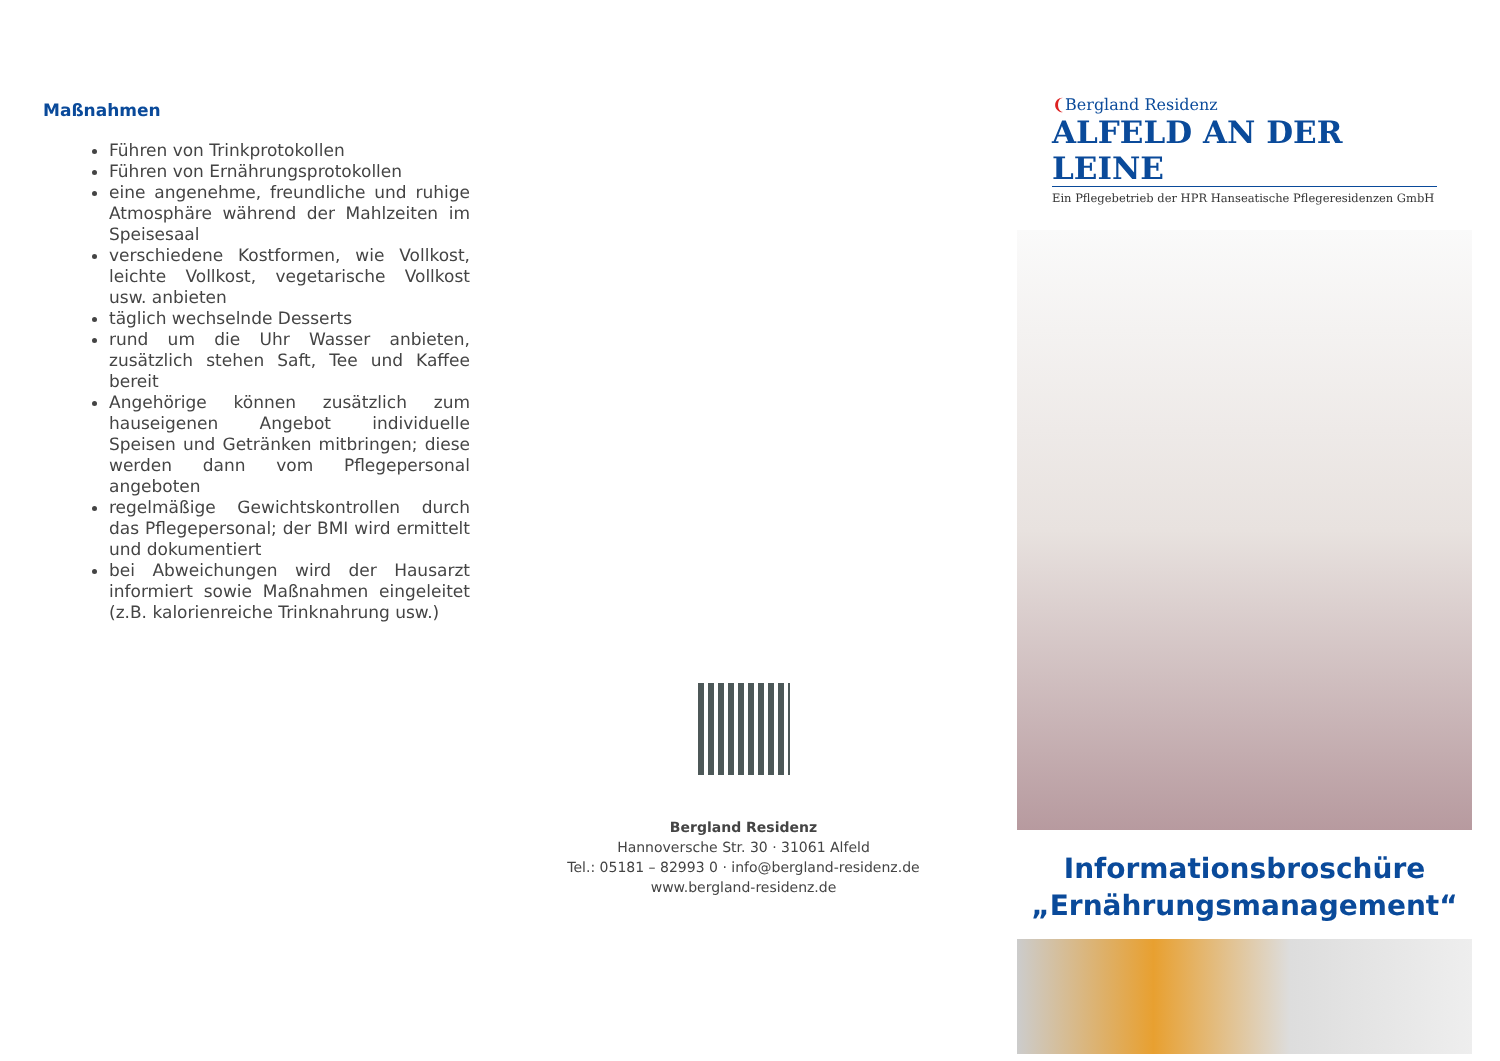Maßnahmen
Führen von Trinkprotokollen
Führen von Ernährungsprotokollen
eine angenehme, freundliche und ruhige Atmosphäre während der Mahl­zeiten im Speisesaal
verschiedene Kostformen, wie Vollkost, leichte Vollkost, vegetarische Vollkost usw. anbieten
täglich wechselnde Desserts
rund um die Uhr Wasser anbieten, zusätzlich stehen Saft, Tee und Kaffee bereit
Angehörige können zusätzlich zum hauseigenen Angebot individuelle Speisen und Getränken mitbringen; diese werden dann vom Pflegeperso­nal angeboten
regelmäßige Gewichtskontrollen durch das Pflegepersonal; der BMI wird ermittelt und dokumentiert
bei Abweichungen wird der Hausarzt informiert sowie Maßnahmen einge­leitet (z.B. kalorienreiche Trinknahrung usw.)
Bergland Residenz
Hannoversche Str. 30 · 31061 Alfeld
Tel.: 05181 – 82993 0 · info@bergland-residenz.de
www.bergland-residenz.de
❨Bergland Residenz
ALFELD AN DER LEINE
Ein Pflegebetrieb der HPR Hanseatische Pflegeresidenzen GmbH
Informationsbroschüre
„Ernährungsmanagement“